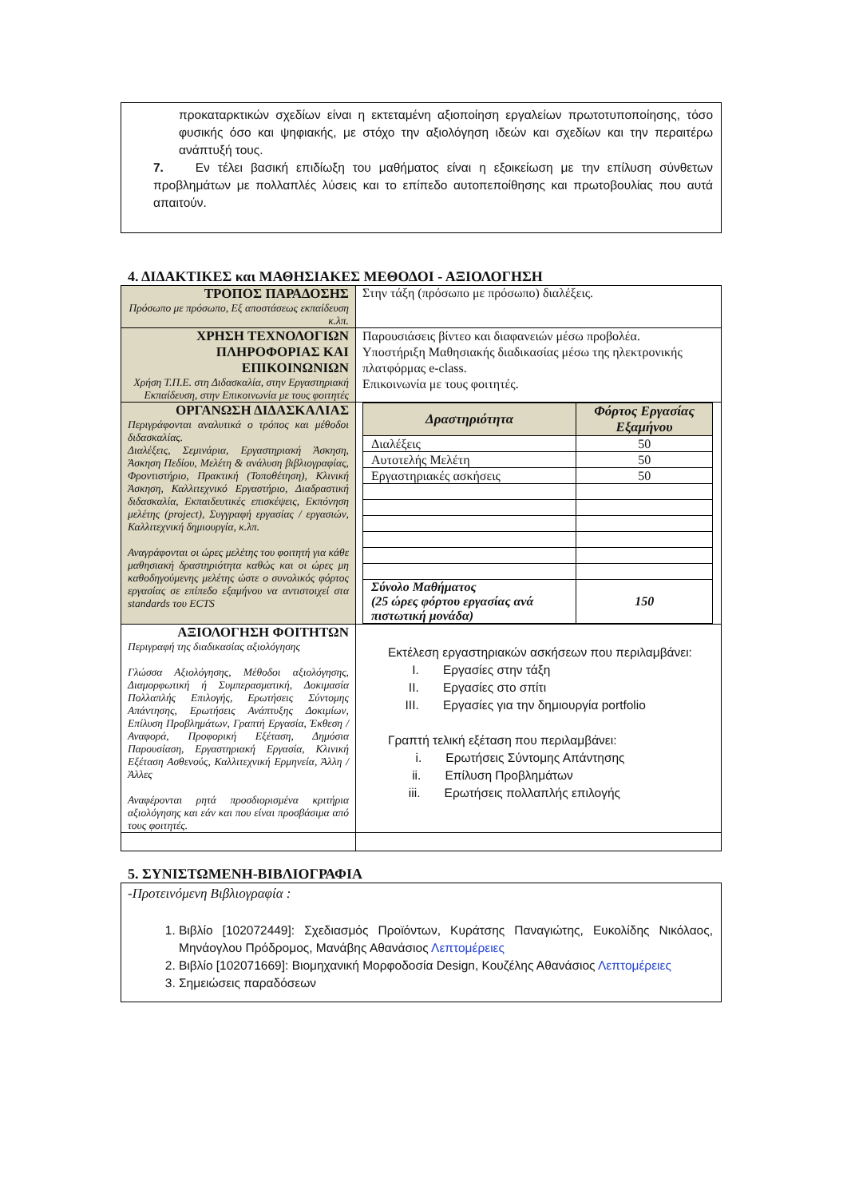προκαταρκτικών σχεδίων είναι η εκτεταμένη αξιοποίηση εργαλείων πρωτοτυποποίησης, τόσο φυσικής όσο και ψηφιακής, με στόχο την αξιολόγηση ιδεών και σχεδίων και την περαιτέρω ανάπτυξή τους.
7. Εν τέλει βασική επιδίωξη του μαθήματος είναι η εξοικείωση με την επίλυση σύνθετων προβλημάτων με πολλαπλές λύσεις και το επίπεδο αυτοπεποίθησης και πρωτοβουλίας που αυτά απαιτούν.
4. ΔΙΔΑΚΤΙΚΕΣ και ΜΑΘΗΣΙΑΚΕΣ ΜΕΘΟΔΟΙ - ΑΞΙΟΛΟΓΗΣΗ
| ΤΡΟΠΟΣ ΠΑΡΑΔΟΣΗΣ Πρόσωπο με πρόσωπο, Εξ αποστάσεως εκπαίδευση κ.λπ. | Στην τάξη (πρόσωπο με πρόσωπο) διαλέξεις. |
| ΧΡΗΣΗ ΤΕΧΝΟΛΟΓΙΩΝ ΠΛΗΡΟΦΟΡΙΑΣ ΚΑΙ ΕΠΙΚΟΙΝΩΝΙΩΝ Χρήση Τ.Π.Ε. στη Διδασκαλία, στην Εργαστηριακή Εκπαίδευση, στην Επικοινωνία με τους φοιτητές | Παρουσιάσεις βίντεο και διαφανειών μέσω προβολέα. Υποστήριξη Μαθησιακής διαδικασίας μέσω της ηλεκτρονικής πλατφόρμας e-class. Επικοινωνία με τους φοιτητές. |
| ΟΡΓΑΝΩΣΗ ΔΙΔΑΣΚΑΛΙΑΣ Περιγράφονται αναλυτικά ο τρόπος και μέθοδοι διδασκαλίας. Διαλέξεις, Σεμινάρια, Εργαστηριακή Άσκηση, Άσκηση Πεδίου, Μελέτη & ανάλυση βιβλιογραφίας, Φροντιστήριο, Πρακτική (Τοποθέτηση), Κλινική Άσκηση, Καλλιτεχνικό Εργαστήριο, Διαδραστική διδασκαλία, Εκπαιδευτικές επισκέψεις, Εκπόνηση μελέτης (project), Συγγραφή εργασίας / εργασιών, Καλλιτεχνική δημιουργία, κ.λπ. Αναγράφονται οι ώρες μελέτης του φοιτητή για κάθε μαθησιακή δραστηριότητα καθώς και οι ώρες μη καθοδηγούμενης μελέτης ώστε ο συνολικός φόρτος εργασίας σε επίπεδο εξαμήνου να αντιστοιχεί στα standards του ECTS | / Δραστηριότητα / Φόρτος Εργασίας Εξαμήνου / / --- / --- / / Διαλέξεις / 50 / / Αυτοτελής Μελέτη / 50 / / Εργαστηριακές ασκήσεις / 50 / / Σύνολο Μαθήματος (25 ώρες φόρτου εργασίας ανά πιστωτική μονάδα) / 150 / |
| ΑΞΙΟΛΟΓΗΣΗ ΦΟΙΤΗΤΩΝ Περιγραφή της διαδικασίας αξιολόγησης Γλώσσα Αξιολόγησης, Μέθοδοι αξιολόγησης, Διαμορφωτική ή Συμπερασματική, Δοκιμασία Πολλαπλής Επιλογής, Ερωτήσεις Σύντομης Απάντησης, Ερωτήσεις Ανάπτυξης Δοκιμίων, Επίλυση Προβλημάτων, Γραπτή Εργασία, Έκθεση / Αναφορά, Προφορική Εξέταση, Δημόσια Παρουσίαση, Εργαστηριακή Εργασία, Κλινική Εξέταση Ασθενούς, Καλλιτεχνική Ερμηνεία, Άλλη / Άλλες Αναφέρονται ρητά προσδιορισμένα κριτήρια αξιολόγησης και εάν και που είναι προσβάσιμα από τους φοιτητές. | Εκτέλεση εργαστηριακών ασκήσεων που περιλαμβάνει: I. Εργασίες στην τάξη II. Εργασίες στο σπίτι III. Εργασίες για την δημιουργία portfolio Γραπτή τελική εξέταση που περιλαμβάνει: i. Ερωτήσεις Σύντομης Απάντησης ii. Επίλυση Προβλημάτων iii. Ερωτήσεις πολλαπλής επιλογής |
5. ΣΥΝΙΣΤΩΜΕΝΗ-ΒΙΒΛΙΟΓΡΑΦΙΑ
-Προτεινόμενη Βιβλιογραφία :
1. Βιβλίο [102072449]: Σχεδιασμός Προϊόντων, Κυράτσης Παναγιώτης, Ευκολίδης Νικόλαος, Μηνάογλου Πρόδρομος, Μανάβης Αθανάσιος Λεπτομέρειες
2. Βιβλίο [102071669]: Βιομηχανική Μορφοδοσία Design, Κουζέλης Αθανάσιος Λεπτομέρειες
3. Σημειώσεις παραδόσεων